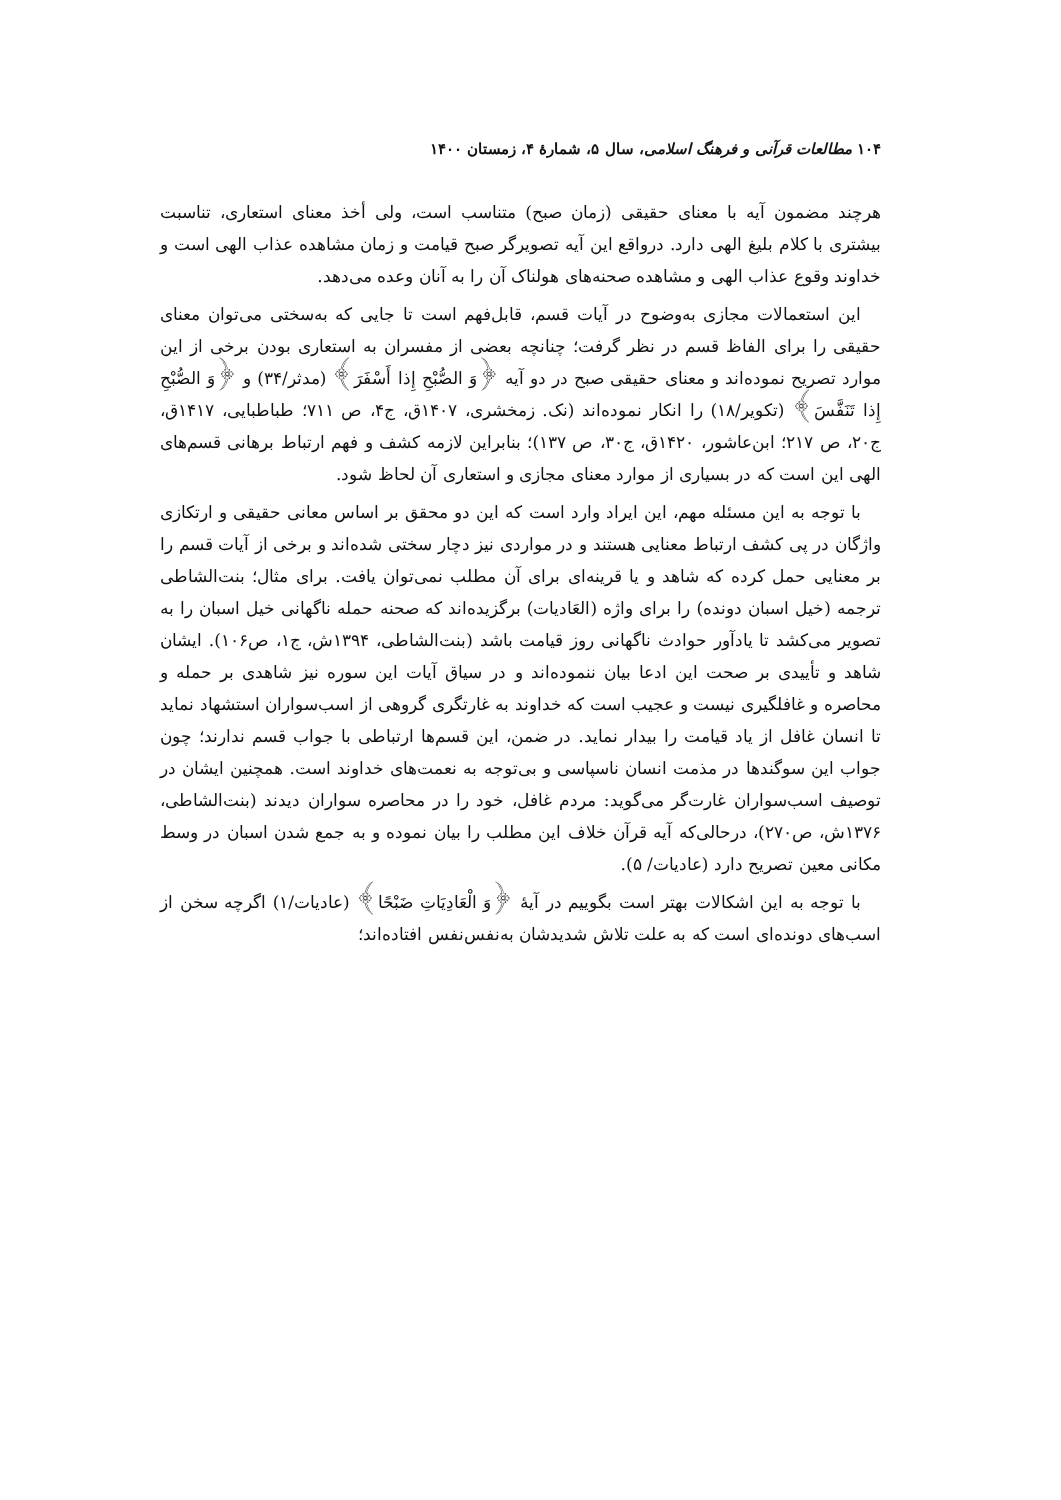۱۰۴ مطالعات قرآنی و فرهنگ اسلامی، سال ۵، شمارهٔ ۴، زمستان ۱۴۰۰
هرچند مضمون آیه با معنای حقیقی (زمان صبح) متناسب است، ولی أخذ معنای استعاری، تناسبت بیشتری با کلام بلیغ الهی دارد. درواقع این آیه تصویرگر صبح قیامت و زمان مشاهده عذاب الهی است و خداوند وقوع عذاب الهی و مشاهده صحنه‌های هولناک آن را به آنان وعده می‌دهد.
این استعمالات مجازی به‌وضوح در آیات قسم، قابل‌فهم است تا جایی که به‌سختی می‌توان معنای حقیقی را برای الفاظ قسم در نظر گرفت؛ چنانچه بعضی از مفسران به استعاری بودن برخی از این موارد تصریح نموده‌اند و معنای حقیقی صبح در دو آیه ﴿وَ الصُّبْحِ إِذا أَسْفَرَ﴾ (مدثر/۳۴) و ﴿وَ الصُّبْحِ إِذا تَنَفَّسَ﴾ (تکویر/۱۸) را انکار نموده‌اند (نک. زمخشری، ۱۴۰۷ق، ج۴، ص ۷۱۱؛ طباطبایی، ۱۴۱۷ق، ج۲۰، ص ۲۱۷؛ ابن‌عاشور، ۱۴۲۰ق، ج۳۰، ص ۱۳۷)؛ بنابراین لازمه کشف و فهم ارتباط برهانی قسم‌های الهی این است که در بسیاری از موارد معنای مجازی و استعاری آن لحاظ شود.
با توجه به این مسئله مهم، این ایراد وارد است که این دو محقق بر اساس معانی حقیقی و ارتکازی واژگان در پی کشف ارتباط معنایی هستند و در مواردی نیز دچار سختی شده‌اند و برخی از آیات قسم را بر معنایی حمل کرده که شاهد و یا قرینه‌ای برای آن مطلب نمی‌توان یافت. برای مثال؛ بنت‌الشاطی ترجمه (خیل اسبان دونده) را برای واژه (العَادیات) برگزیده‌اند که صحنه حمله ناگهانی خیل اسبان را به تصویر می‌کشد تا یادآور حوادث ناگهانی روز قیامت باشد (بنت‌الشاطی، ۱۳۹۴ش، ج۱، ص۱۰۶). ایشان شاهد و تأییدی بر صحت این ادعا بیان ننموده‌اند و در سیاق آیات این سوره نیز شاهدی بر حمله و محاصره و غافلگیری نیست و عجیب است که خداوند به غارتگری گروهی از اسب‌سواران استشهاد نماید تا انسان غافل از یاد قیامت را بیدار نماید. در ضمن، این قسم‌ها ارتباطی با جواب قسم ندارند؛ چون جواب این سوگندها در مذمت انسان ناسپاسی و بی‌توجه به نعمت‌های خداوند است. همچنین ایشان در توصیف اسب‌سواران غارت‌گر می‌گوید: مردم غافل، خود را در محاصره سواران دیدند (بنت‌الشاطی، ۱۳۷۶ش، ص۲۷۰)، درحالی‌که آیه قرآن خلاف این مطلب را بیان نموده و به جمع شدن اسبان در وسط مکانی معین تصریح دارد (عادیات/ ۵).
با توجه به این اشکالات بهتر است بگوییم در آیهٔ ﴿وَ الْعَادِيَاتِ ضَبْحًا﴾ (عادیات/۱) اگرچه سخن از اسب‌های دونده‌ای است که به علت تلاش شدیدشان به‌نفس‌نفس افتاده‌اند؛